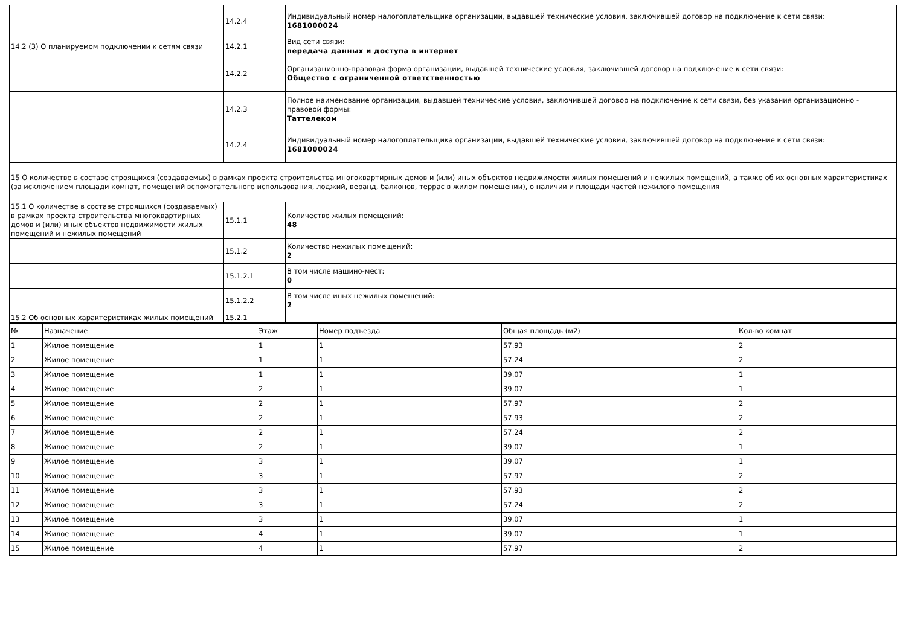| | 14.2.4 | Индивидуальный номер налогоплательщика организации, выдавшей технические условия, заключившей договор на подключение к сети связи: 1681000024 |
| 14.2 (3) О планируемом подключении к сетям связи | 14.2.1 | Вид сети связи: передача данных и доступа в интернет |
| | 14.2.2 | Организационно-правовая форма организации, выдавшей технические условия, заключившей договор на подключение к сети связи: Общество с ограниченной ответственностью |
| | 14.2.3 | Полное наименование организации, выдавшей технические условия, заключившей договор на подключение к сети связи, без указания организационно - правовой формы: Таттелеком |
| | 14.2.4 | Индивидуальный номер налогоплательщика организации, выдавшей технические условия, заключившей договор на подключение к сети связи: 1681000024 |
| 15 О количестве в составе строящихся (создаваемых) в рамках проекта строительства многоквартирных домов и (или) иных объектов недвижимости жилых помещений и нежилых помещений, а также об их основных характеристиках (за исключением площади комнат, помещений вспомогательного использования, лоджий, веранд, балконов, террас в жилом помещении), о наличии и площади частей нежилого помещения | | |
| 15.1 О количестве в составе строящихся (создаваемых) в рамках проекта строительства многоквартирных домов и (или) иных объектов недвижимости жилых помещений и нежилых помещений | 15.1.1 | Количество жилых помещений: 48 |
| | 15.1.2 | Количество нежилых помещений: 2 |
| | 15.1.2.1 | В том числе машино-мест: 0 |
| | 15.1.2.2 | В том числе иных нежилых помещений: 2 |
| 15.2 Об основных характеристиках жилых помещений | 15.2.1 | |
| № | Назначение | Этаж | Номер подъезда | Общая площадь (м2) | Кол-во комнат |
| --- | --- | --- | --- | --- | --- |
| 1 | Жилое помещение | 1 | 1 | 57.93 | 2 |
| 2 | Жилое помещение | 1 | 1 | 57.24 | 2 |
| 3 | Жилое помещение | 1 | 1 | 39.07 | 1 |
| 4 | Жилое помещение | 2 | 1 | 39.07 | 1 |
| 5 | Жилое помещение | 2 | 1 | 57.97 | 2 |
| 6 | Жилое помещение | 2 | 1 | 57.93 | 2 |
| 7 | Жилое помещение | 2 | 1 | 57.24 | 2 |
| 8 | Жилое помещение | 2 | 1 | 39.07 | 1 |
| 9 | Жилое помещение | 3 | 1 | 39.07 | 1 |
| 10 | Жилое помещение | 3 | 1 | 57.97 | 2 |
| 11 | Жилое помещение | 3 | 1 | 57.93 | 2 |
| 12 | Жилое помещение | 3 | 1 | 57.24 | 2 |
| 13 | Жилое помещение | 3 | 1 | 39.07 | 1 |
| 14 | Жилое помещение | 4 | 1 | 39.07 | 1 |
| 15 | Жилое помещение | 4 | 1 | 57.97 | 2 |